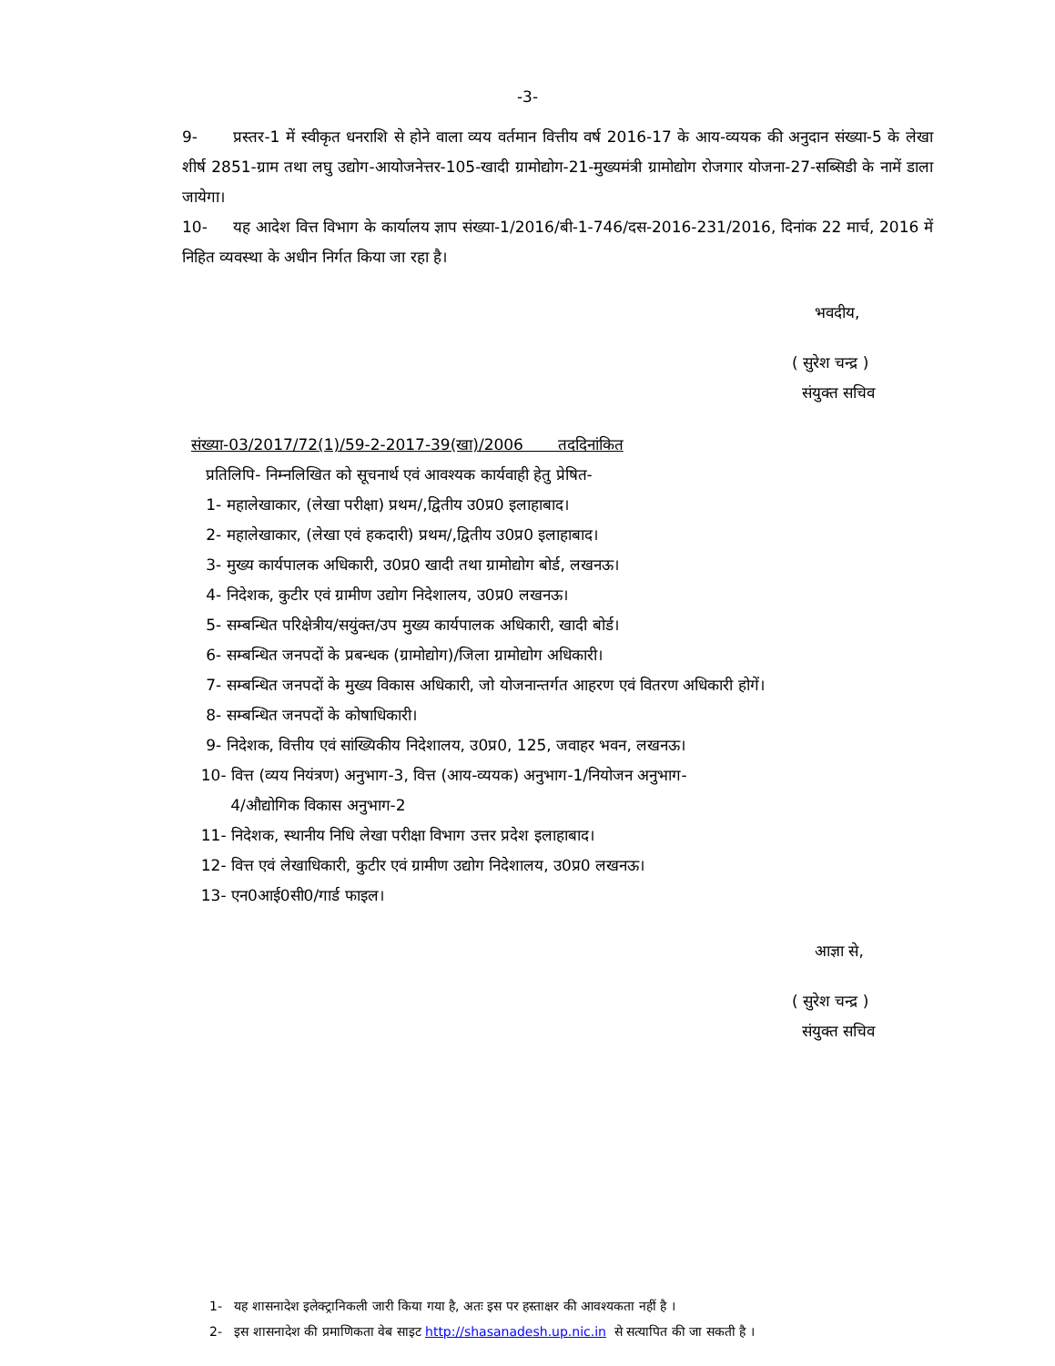-3-
9- प्रस्तर-1 में स्वीकृत धनराशि से होने वाला व्यय वर्तमान वित्तीय वर्ष 2016-17 के आय-व्ययक की अनुदान संख्या-5 के लेखा शीर्ष 2851-ग्राम तथा लघु उद्योग-आयोजनेत्तर-105-खादी ग्रामोद्योग-21-मुख्यमंत्री ग्रामोद्योग रोजगार योजना-27-सब्सिडी के नामें डाला जायेगा।
10- यह आदेश वित्त विभाग के कार्यालय ज्ञाप संख्या-1/2016/बी-1-746/दस-2016-231/2016, दिनांक 22 मार्च, 2016 में निहित व्यवस्था के अधीन निर्गत किया जा रहा है।
भवदीय,
( सुरेश चन्द्र )
संयुक्त सचिव
संख्या-03/2017/72(1)/59-2-2017-39(खा)/2006 तददिनांकित
प्रतिलिपि- निम्नलिखित को सूचनार्थ एवं आवश्यक कार्यवाही हेतु प्रेषित-
1- महालेखाकार, (लेखा परीक्षा) प्रथम/,द्वितीय उ0प्र0 इलाहाबाद।
2- महालेखाकार, (लेखा एवं हकदारी) प्रथम/,द्वितीय उ0प्र0 इलाहाबाद।
3- मुख्य कार्यपालक अधिकारी, उ0प्र0 खादी तथा ग्रामोद्योग बोर्ड, लखनऊ।
4- निदेशक, कुटीर एवं ग्रामीण उद्योग निदेशालय, उ0प्र0 लखनऊ।
5- सम्बन्धित परिक्षेत्रीय/सयुंक्त/उप मुख्य कार्यपालक अधिकारी, खादी बोर्ड।
6- सम्बन्धित जनपदों के प्रबन्धक (ग्रामोद्योग)/जिला ग्रामोद्योग अधिकारी।
7- सम्बन्धित जनपदों के मुख्य विकास अधिकारी, जो योजनान्तर्गत आहरण एवं वितरण अधिकारी होगें।
8- सम्बन्धित जनपदों के कोषाधिकारी।
9- निदेशक, वित्तीय एवं सांख्यिकीय निदेशालय, उ0प्र0, 125, जवाहर भवन, लखनऊ।
10- वित्त (व्यय नियंत्रण) अनुभाग-3, वित्त (आय-व्ययक) अनुभाग-1/नियोजन अनुभाग-
4/औद्योगिक विकास अनुभाग-2
11- निदेशक, स्थानीय निधि लेखा परीक्षा विभाग उत्तर प्रदेश इलाहाबाद।
12- वित्त एवं लेखाधिकारी, कुटीर एवं ग्रामीण उद्योग निदेशालय, उ0प्र0 लखनऊ।
13- एन0आई0सी0/गार्ड फाइल।
आज्ञा से,
( सुरेश चन्द्र )
संयुक्त सचिव
1- यह शासनादेश इलेक्ट्रानिकली जारी किया गया है, अतः इस पर हस्ताक्षर की आवश्यकता नहीं है ।
2- इस शासनादेश की प्रमाणिकता वेब साइट http://shasanadesh.up.nic.in से सत्यापित की जा सकती है ।